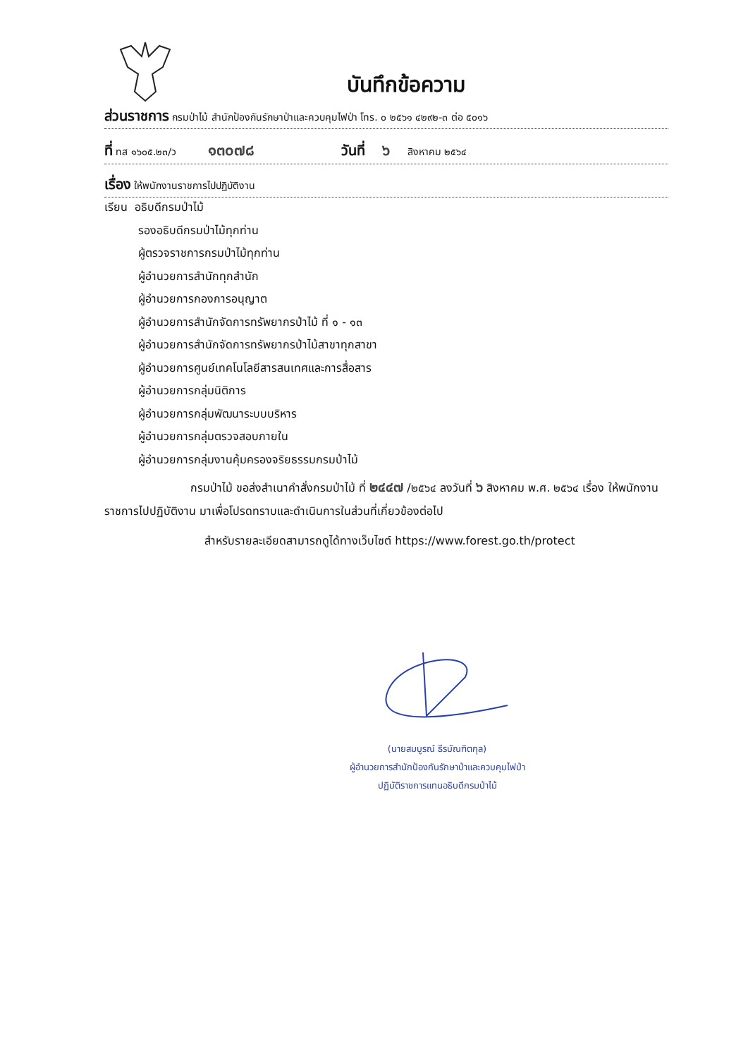บันทึกข้อความ
ส่วนราชการ กรมป่าไม้ สำนักป้องกันรักษาป่าและควบคุมไฟป่า โทร. ๐ ๒๕๖๑ ๔๒๙๒-๓ ต่อ ๕๐๑๖
ที่ ทส ๑๖๐๕.๒๓/ว ๑๓๐๗๘ วันที่ ๖ สิงหาคม ๒๕๖๔
เรื่อง ให้พนักงานราชการไปปฏิบัติงาน
เรียน อธิบดีกรมป่าไม้
รองอธิบดีกรมป่าไม้ทุกท่าน
ผู้ตรวจราชการกรมป่าไม้ทุกท่าน
ผู้อำนวยการสำนักทุกสำนัก
ผู้อำนวยการกองการอนุญาต
ผู้อำนวยการสำนักจัดการทรัพยากรป่าไม้ ที่ ๑ - ๑๓
ผู้อำนวยการสำนักจัดการทรัพยากรป่าไม้สาขาทุกสาขา
ผู้อำนวยการศูนย์เทคโนโลยีสารสนเทศและการสื่อสาร
ผู้อำนวยการกลุ่มนิติการ
ผู้อำนวยการกลุ่มพัฒนาระบบบริหาร
ผู้อำนวยการกลุ่มตรวจสอบภายใน
ผู้อำนวยการกลุ่มงานคุ้มครองจริยธรรมกรมป่าไม้
กรมป่าไม้ ขอส่งสำเนาคำสั่งกรมป่าไม้ ที่ ๒๔๔๗ /๒๕๖๔ ลงวันที่ ๖ สิงหาคม พ.ศ. ๒๕๖๔ เรื่อง ให้พนักงานราชการไปปฏิบัติงาน มาเพื่อโปรดทราบและดำเนินการในส่วนที่เกี่ยวข้องต่อไป
สำหรับรายละเอียดสามารถดูได้ทางเว็บไซต์ https://www.forest.go.th/protect
(นายสมบูรณ์ ธีรบัณฑิตกุล)
ผู้อำนวยการสำนักป้องกันรักษาป่าและควบคุมไฟป่า
ปฏิบัติราชการแทนอธิบดีกรมป่าไม้